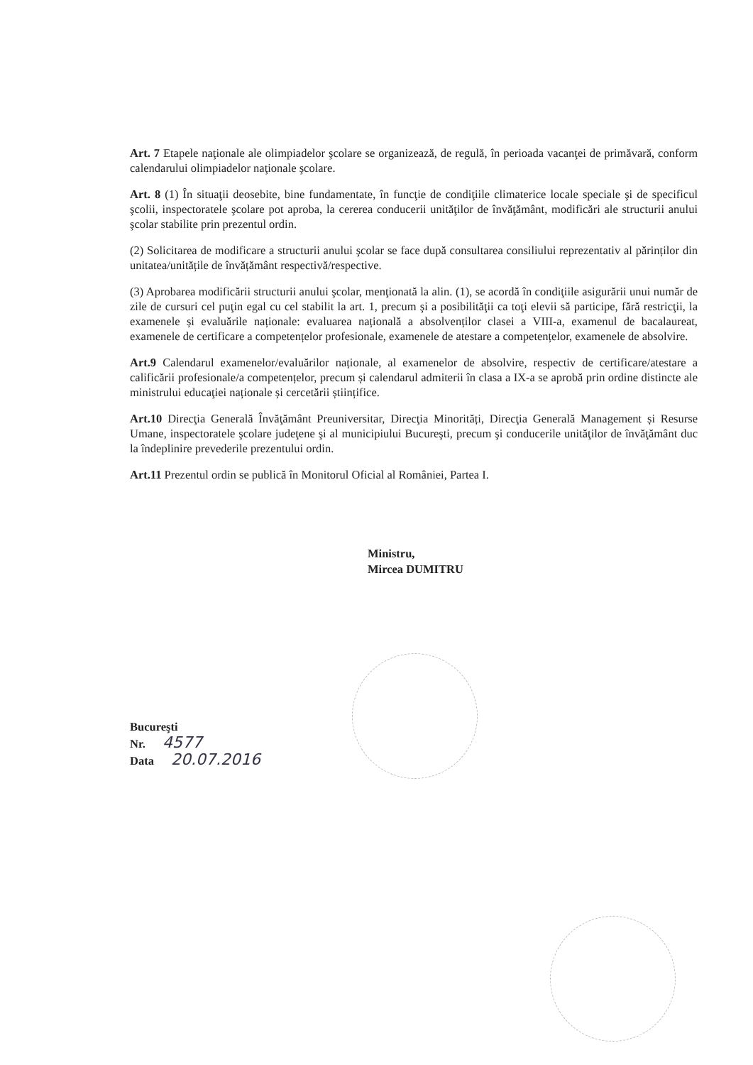Art. 7 Etapele naţionale ale olimpiadelor şcolare se organizează, de regulă, în perioada vacanţei de primăvară, conform calendarului olimpiadelor naţionale şcolare.
Art. 8 (1) În situaţii deosebite, bine fundamentate, în funcţie de condiţiile climaterice locale speciale şi de specificul şcolii, inspectoratele şcolare pot aproba, la cererea conducerii unităţilor de învăţământ, modificări ale structurii anului şcolar stabilite prin prezentul ordin.
(2) Solicitarea de modificare a structurii anului şcolar se face după consultarea consiliului reprezentativ al părinților din unitatea/unitățile de învățământ respectivă/respective.
(3) Aprobarea modificării structurii anului şcolar, menţionată la alin. (1), se acordă în condiţiile asigurării unui număr de zile de cursuri cel puţin egal cu cel stabilit la art. 1, precum şi a posibilităţii ca toţi elevii să participe, fără restricţii, la examenele și evaluările naționale: evaluarea națională a absolvenților clasei a VIII-a, examenul de bacalaureat, examenele de certificare a competențelor profesionale, examenele de atestare a competențelor, examenele de absolvire.
Art.9 Calendarul examenelor/evaluărilor naționale, al examenelor de absolvire, respectiv de certificare/atestare a calificării profesionale/a competențelor, precum și calendarul admiterii în clasa a IX-a se aprobă prin ordine distincte ale ministrului educaţiei naționale și cercetării științifice.
Art.10 Direcţia Generală Învăţământ Preuniversitar, Direcţia Minorități, Direcţia Generală Management și Resurse Umane, inspectoratele şcolare judeţene şi al municipiului Bucureşti, precum şi conducerile unităţilor de învăţământ duc la îndeplinire prevederile prezentului ordin.
Art.11 Prezentul ordin se publică în Monitorul Oficial al României, Partea I.
Ministru,
Mircea DUMITRU
Bucureşti
Nr. 4577
Data 20.07.2016